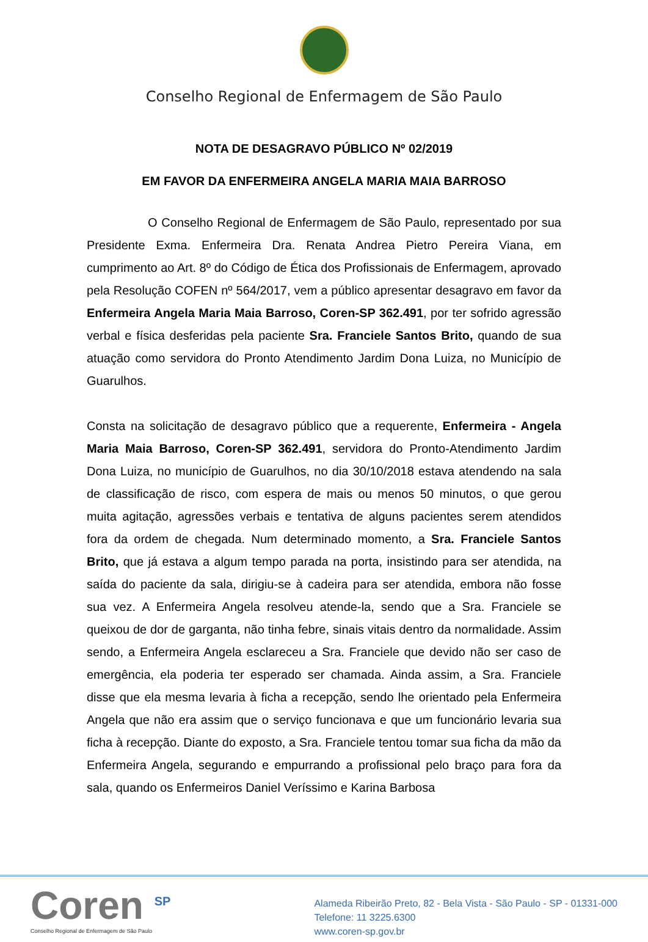Conselho Regional de Enfermagem de São Paulo
NOTA DE DESAGRAVO PÚBLICO Nº 02/2019
EM FAVOR DA ENFERMEIRA ANGELA MARIA MAIA BARROSO
O Conselho Regional de Enfermagem de São Paulo, representado por sua Presidente Exma. Enfermeira Dra. Renata Andrea Pietro Pereira Viana, em cumprimento ao Art. 8º do Código de Ética dos Profissionais de Enfermagem, aprovado pela Resolução COFEN nº 564/2017, vem a público apresentar desagravo em favor da Enfermeira Angela Maria Maia Barroso, Coren-SP 362.491, por ter sofrido agressão verbal e física desferidas pela paciente Sra. Franciele Santos Brito, quando de sua atuação como servidora do Pronto Atendimento Jardim Dona Luiza, no Município de Guarulhos.
Consta na solicitação de desagravo público que a requerente, Enfermeira - Angela Maria Maia Barroso, Coren-SP 362.491, servidora do Pronto-Atendimento Jardim Dona Luiza, no município de Guarulhos, no dia 30/10/2018 estava atendendo na sala de classificação de risco, com espera de mais ou menos 50 minutos, o que gerou muita agitação, agressões verbais e tentativa de alguns pacientes serem atendidos fora da ordem de chegada. Num determinado momento, a Sra. Franciele Santos Brito, que já estava a algum tempo parada na porta, insistindo para ser atendida, na saída do paciente da sala, dirigiu-se à cadeira para ser atendida, embora não fosse sua vez. A Enfermeira Angela resolveu atende-la, sendo que a Sra. Franciele se queixou de dor de garganta, não tinha febre, sinais vitais dentro da normalidade. Assim sendo, a Enfermeira Angela esclareceu a Sra. Franciele que devido não ser caso de emergência, ela poderia ter esperado ser chamada. Ainda assim, a Sra. Franciele disse que ela mesma levaria à ficha a recepção, sendo lhe orientado pela Enfermeira Angela que não era assim que o serviço funcionava e que um funcionário levaria sua ficha à recepção. Diante do exposto, a Sra. Franciele tentou tomar sua ficha da mão da Enfermeira Angela, segurando e empurrando a profissional pelo braço para fora da sala, quando os Enfermeiros Daniel Veríssimo e Karina Barbosa
Coren <sup>SP</sup>
Conselho Regional de Enfermagem de São Paulo
Alameda Ribeirão Preto, 82 - Bela Vista - São Paulo - SP - 01331-000
Telefone: 11 3225.6300
www.coren-sp.gov.br